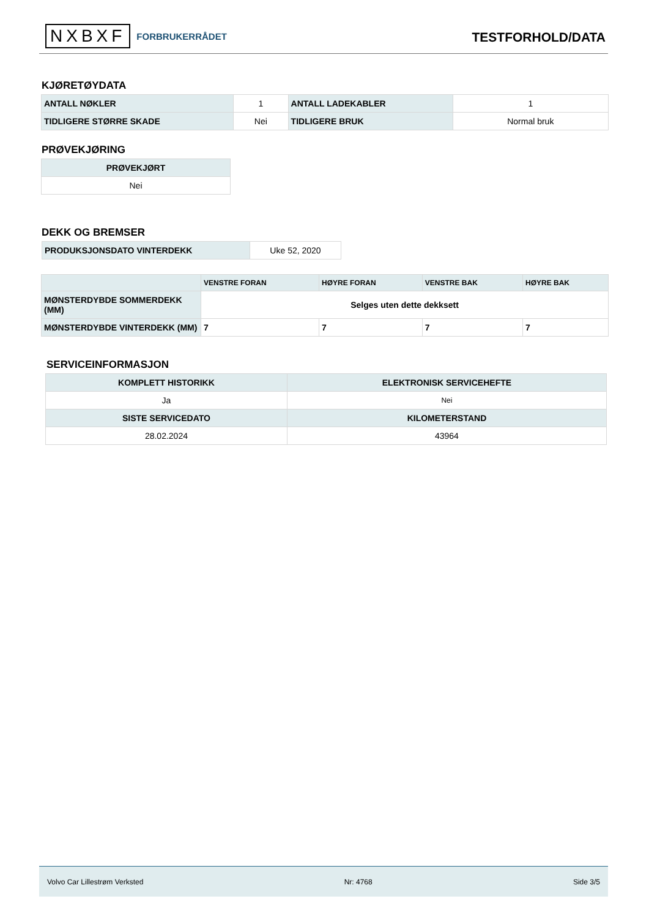NXBXF FORBRUKERRÅDET
TESTFORHOLD/DATA
KJØRETØYDATA
| ANTALL NØKLER | 1 | ANTALL LADEKABLER | 1 |
| TIDLIGERE STØRRE SKADE | Nei | TIDLIGERE BRUK | Normal bruk |
PRØVEKJØRING
| PRØVEKJØRT |
| --- |
| Nei |
DEKK OG BREMSER
| PRODUKSJONSDATO VINTERDEKK | Uke 52, 2020 |
| | VENSTRE FORAN | HØYRE FORAN | VENSTRE BAK | HØYRE BAK |
| --- | --- | --- | --- | --- |
| MØNSTERDYBDE SOMMERDEKK (MM) | Selges uten dette dekksett | | | |
| MØNSTERDYBDE VINTERDEKK (MM) | 7 | 7 | 7 | 7 |
SERVICEINFORMASJON
| KOMPLETT HISTORIKK | ELEKTRONISK SERVICEHEFTE |
| --- | --- |
| Ja | Nei |
| SISTE SERVICEDATO | KILOMETERSTAND |
| 28.02.2024 | 43964 |
Volvo Car Lillestrøm Verksted Nr: 4768 Side 3/5